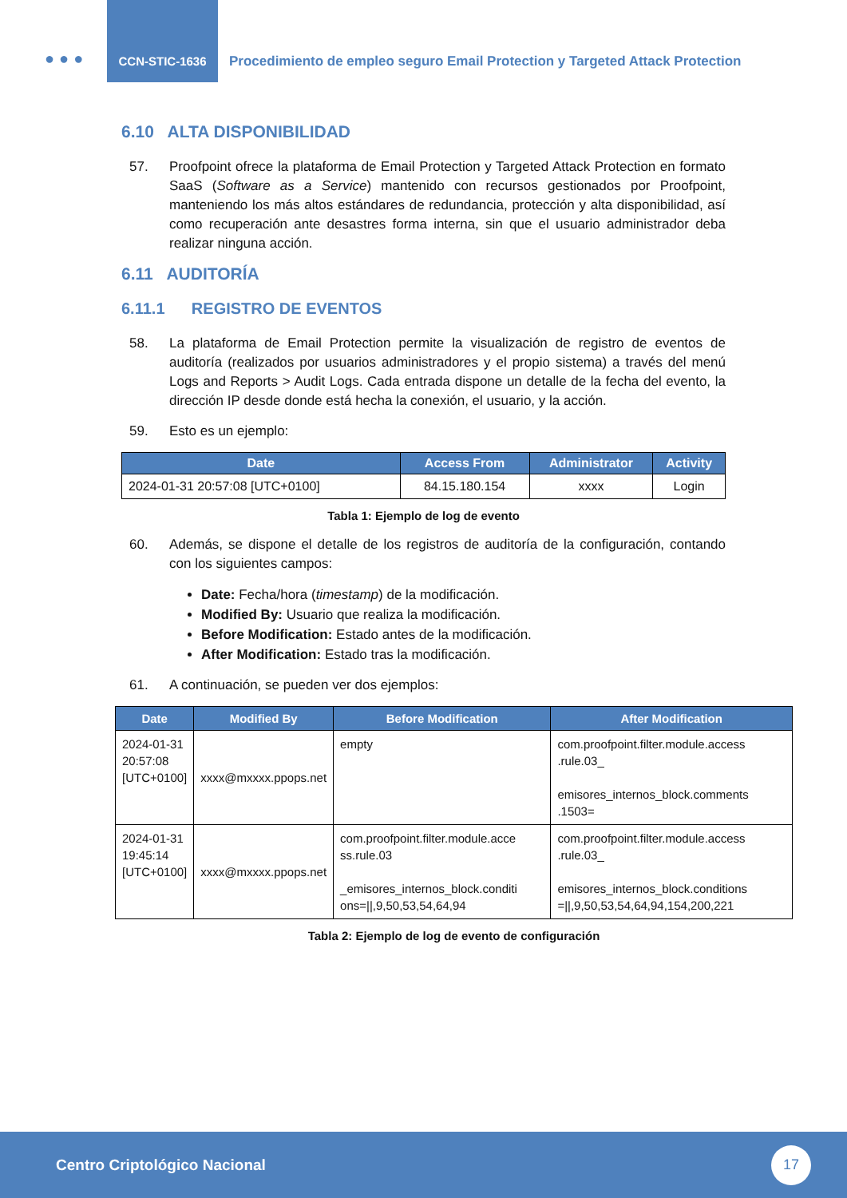●●●
CCN-STIC-1636
Procedimiento de empleo seguro Email Protection y Targeted Attack Protection
6.10 ALTA DISPONIBILIDAD
57. Proofpoint ofrece la plataforma de Email Protection y Targeted Attack Protection en formato SaaS (Software as a Service) mantenido con recursos gestionados por Proofpoint, manteniendo los más altos estándares de redundancia, protección y alta disponibilidad, así como recuperación ante desastres forma interna, sin que el usuario administrador deba realizar ninguna acción.
6.11 AUDITORÍA
6.11.1 REGISTRO DE EVENTOS
58. La plataforma de Email Protection permite la visualización de registro de eventos de auditoría (realizados por usuarios administradores y el propio sistema) a través del menú Logs and Reports > Audit Logs. Cada entrada dispone un detalle de la fecha del evento, la dirección IP desde donde está hecha la conexión, el usuario, y la acción.
59. Esto es un ejemplo:
| Date | Access From | Administrator | Activity |
| --- | --- | --- | --- |
| 2024-01-31 20:57:08 [UTC+0100] | 84.15.180.154 | xxxx | Login |
Tabla 1: Ejemplo de log de evento
60. Además, se dispone el detalle de los registros de auditoría de la configuración, contando con los siguientes campos:
Date: Fecha/hora (timestamp) de la modificación.
Modified By: Usuario que realiza la modificación.
Before Modification: Estado antes de la modificación.
After Modification: Estado tras la modificación.
61. A continuación, se pueden ver dos ejemplos:
| Date | Modified By | Before Modification | After Modification |
| --- | --- | --- | --- |
| 2024-01-31 20:57:08 [UTC+0100] | xxxx@mxxxx.ppops.net | empty | com.proofpoint.filter.module.access .rule.03_ emisores_internos_block.comments .1503= |
| 2024-01-31 19:45:14 [UTC+0100] | xxxx@mxxxx.ppops.net | com.proofpoint.filter.module.acce ss.rule.03 _emisores_internos_block.conditi ons=//,9,50,53,54,64,94 | com.proofpoint.filter.module.access .rule.03_ emisores_internos_block.conditions =//,9,50,53,54,64,94,154,200,221 |
Tabla 2: Ejemplo de log de evento de configuración
Centro Criptológico Nacional
17